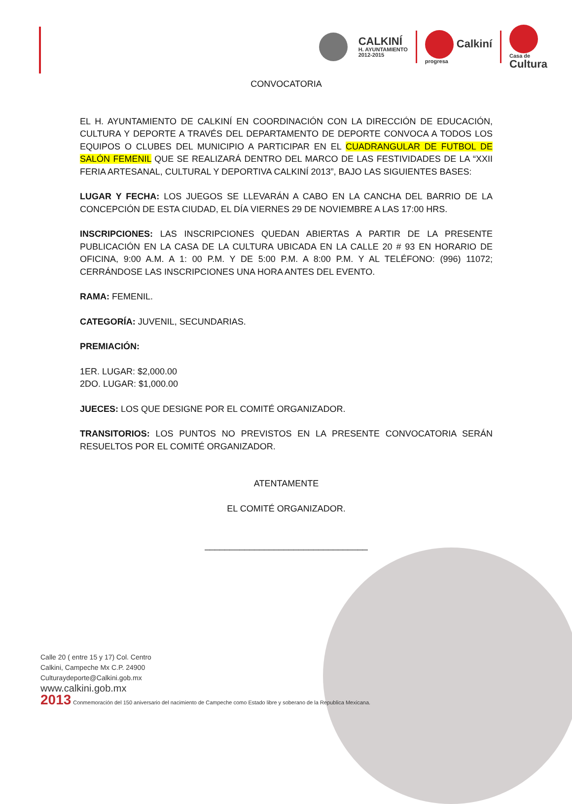CALKINÍ
H. AYUNTAMIENTO
2012-2015
Calkiní
progresa
Casa de
Cultura
CONVOCATORIA
EL H. AYUNTAMIENTO DE CALKINÍ EN COORDINACIÓN CON LA DIRECCIÓN DE EDUCACIÓN, CULTURA Y DEPORTE A TRAVÉS DEL DEPARTAMENTO DE DEPORTE CONVOCA A TODOS LOS EQUIPOS O CLUBES DEL MUNICIPIO A PARTICIPAR EN EL CUADRANGULAR DE FUTBOL DE SALÓN FEMENIL QUE SE REALIZARÁ DENTRO DEL MARCO DE LAS FESTIVIDADES DE LA “XXII FERIA ARTESANAL, CULTURAL Y DEPORTIVA CALKINÍ 2013”, BAJO LAS SIGUIENTES BASES:
LUGAR Y FECHA: LOS JUEGOS SE LLEVARÁN A CABO EN LA CANCHA DEL BARRIO DE LA CONCEPCIÓN DE ESTA CIUDAD, EL DÍA VIERNES 29 DE NOVIEMBRE A LAS 17:00 HRS.
INSCRIPCIONES: LAS INSCRIPCIONES QUEDAN ABIERTAS A PARTIR DE LA PRESENTE PUBLICACIÓN EN LA CASA DE LA CULTURA UBICADA EN LA CALLE 20 # 93 EN HORARIO DE OFICINA, 9:00 A.M. A 1: 00 P.M. Y DE 5:00 P.M. A 8:00 P.M. Y AL TELÉFONO: (996) 11072; CERRÁNDOSE LAS INSCRIPCIONES UNA HORA ANTES DEL EVENTO.
RAMA: FEMENIL.
CATEGORÍA: JUVENIL, SECUNDARIAS.
PREMIACIÓN:
1ER. LUGAR: $2,000.00
2DO. LUGAR: $1,000.00
JUECES: LOS QUE DESIGNE POR EL COMITÉ ORGANIZADOR.
TRANSITORIOS: LOS PUNTOS NO PREVISTOS EN LA PRESENTE CONVOCATORIA SERÁN RESUELTOS POR EL COMITÉ ORGANIZADOR.
ATENTAMENTE
EL COMITÉ ORGANIZADOR.
_________________________________
Calle 20 ( entre 15 y 17) Col. Centro
Calkini, Campeche Mx C.P. 24900
Culturaydeporte@Calkini.gob.mx
www.calkini.gob.mx
2013 Conmemoración del 150 aniversario del nacimiento de Campeche como Estado libre y soberano de la Republica Mexicana.